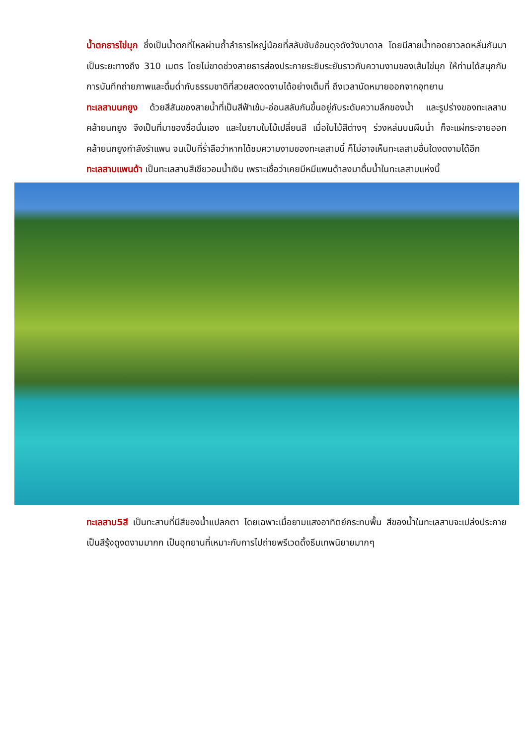น้ำตกธารไข่มุก ซึ่งเป็นน้ำตกที่ไหลผ่านถ้ำลำธารใหญ่น้อยที่สลับซับซ้อนดุจดังวังบาดาล โดยมีสายน้ำทอดยาวลดหลั่นกันมาเป็นระยะทางถึง 310 เมตร โดยไม่ขาดช่วงสายธารส่องประกายระยิบระยับราวกับความงามของเส้นไข่มุก ให้ท่านได้สนุกกับการบันทึกถ่ายภาพและดื่มด่ำกับธรรมชาติที่สวยสดงดงามได้อย่างเต็มที่ ถึงเวลานัดหมายออกจากอุทยาน
ทะเลสาบนกยูง ด้วยสีสันของสายน้ำที่เป็นสีฟ้าเข้ม-อ่อนสลับกันขึ้นอยู่กับระดับความลึกของน้ำ และรูปร่างของทะเลสาบคล้ายนกยูง จึงเป็นที่มาของชื่อนั่นเอง และในยามใบไม้เปลี่ยนสี เมื่อใบไม้สีต่างๆ ร่วงหล่นบนผืนน้ำ ก็จะแผ่กระจายออกคล้ายนกยูงกำลังรำแพน จนเป็นที่ร่ำลือว่าหากได้ชมความงามของทะเลสาบนี้ ก็ไม่อาจเห็นทะเลสาบอื่นใดงดงามได้อีก
ทะเลสาบแพนด้า เป็นทะเลสาบสีเขียวอมน้ำเงิน เพราะเชื่อว่าเคยมีหมีแพนด้าลงมาดื่มน้ำในทะเลสาบแห่งนี้
ทะเลสาบ5สี เป็นทะสาบที่มีสีของน้ำแปลกตา โดยเฉพาะเมื่อยามแสงอาทิตย์กระทบพื้น สีของน้ำในทะเลสาบจะเปล่งประกายเป็นสีรุ้งดูงดงามมากก เป็นอุทยานที่เหมาะกับการไปถ่ายพรีเวดดิ้งธีมเทพนิยายมากๆ